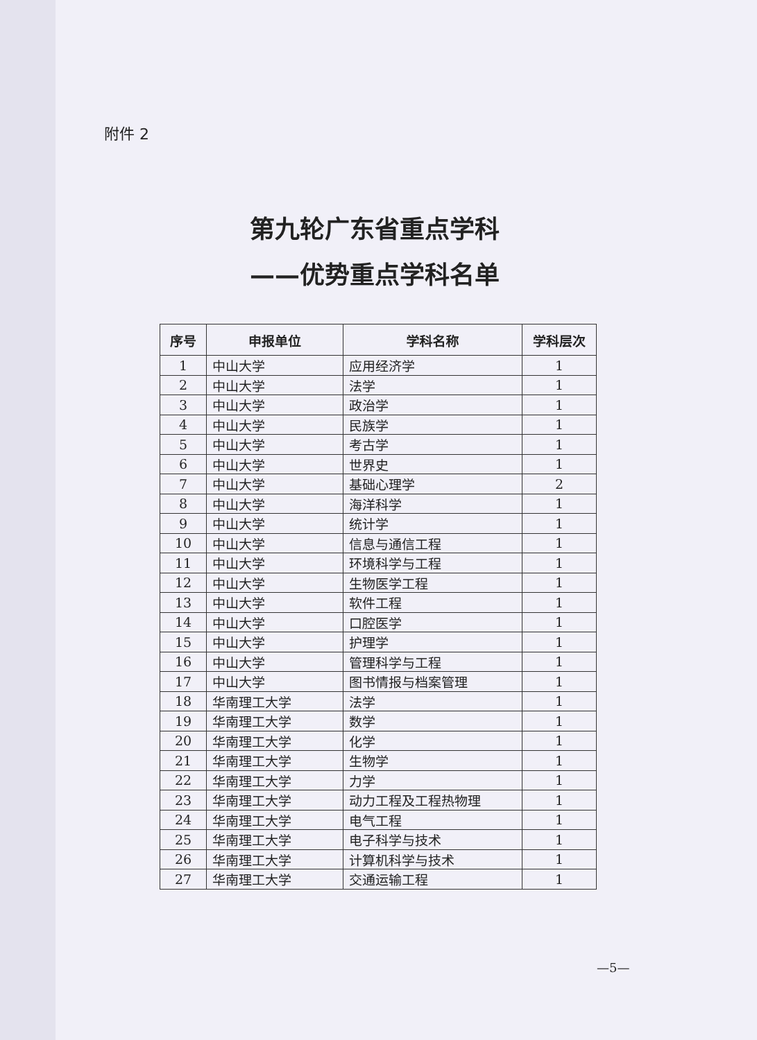附件 2
第九轮广东省重点学科
——优势重点学科名单
| 序号 | 申报单位 | 学科名称 | 学科层次 |
| --- | --- | --- | --- |
| 1 | 中山大学 | 应用经济学 | 1 |
| 2 | 中山大学 | 法学 | 1 |
| 3 | 中山大学 | 政治学 | 1 |
| 4 | 中山大学 | 民族学 | 1 |
| 5 | 中山大学 | 考古学 | 1 |
| 6 | 中山大学 | 世界史 | 1 |
| 7 | 中山大学 | 基础心理学 | 2 |
| 8 | 中山大学 | 海洋科学 | 1 |
| 9 | 中山大学 | 统计学 | 1 |
| 10 | 中山大学 | 信息与通信工程 | 1 |
| 11 | 中山大学 | 环境科学与工程 | 1 |
| 12 | 中山大学 | 生物医学工程 | 1 |
| 13 | 中山大学 | 软件工程 | 1 |
| 14 | 中山大学 | 口腔医学 | 1 |
| 15 | 中山大学 | 护理学 | 1 |
| 16 | 中山大学 | 管理科学与工程 | 1 |
| 17 | 中山大学 | 图书情报与档案管理 | 1 |
| 18 | 华南理工大学 | 法学 | 1 |
| 19 | 华南理工大学 | 数学 | 1 |
| 20 | 华南理工大学 | 化学 | 1 |
| 21 | 华南理工大学 | 生物学 | 1 |
| 22 | 华南理工大学 | 力学 | 1 |
| 23 | 华南理工大学 | 动力工程及工程热物理 | 1 |
| 24 | 华南理工大学 | 电气工程 | 1 |
| 25 | 华南理工大学 | 电子科学与技术 | 1 |
| 26 | 华南理工大学 | 计算机科学与技术 | 1 |
| 27 | 华南理工大学 | 交通运输工程 | 1 |
—5—